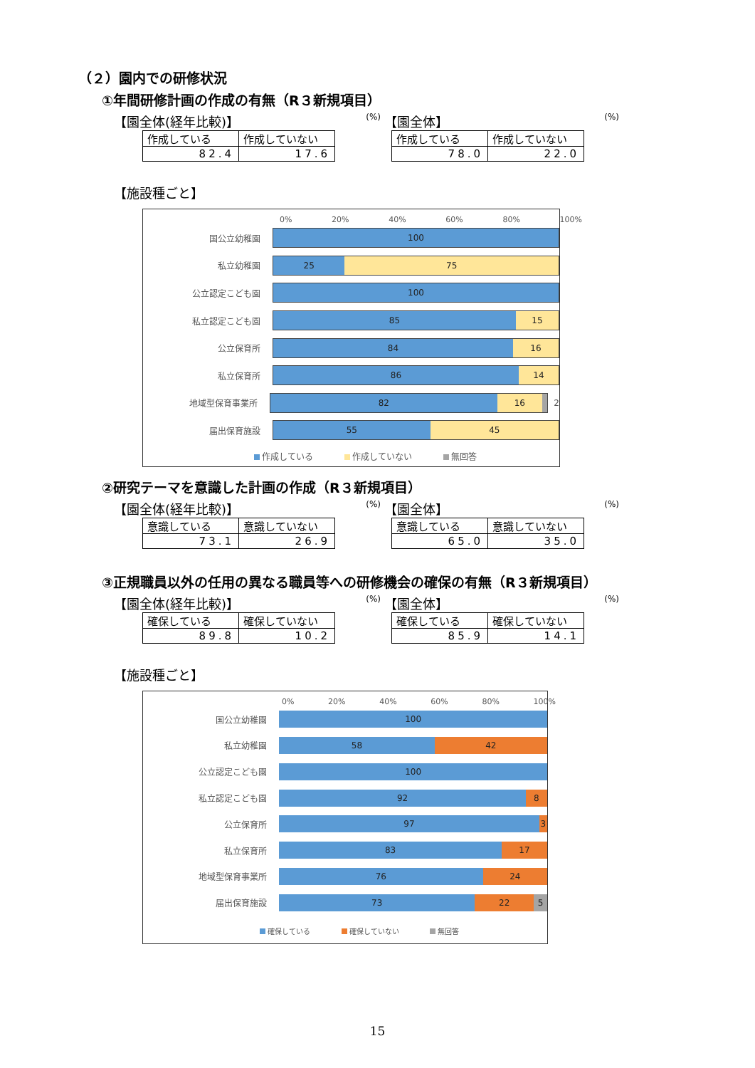（２）園内での研修状況
①年間研修計画の作成の有無（R３新規項目）
【園全体(経年比較)】 (%)
| 作成している | 作成していない |
| 82.4 | 17.6 |
【園全体】 (%)
| 作成している | 作成していない |
| 78.0 | 22.0 |
【施設種ごと】
0% 20% 40% 60% 80% 100%
国公立幼稚園
100
私立幼稚園
25 75
公立認定こども園
100
私立認定こども園
85 15
公立保育所
84 16
私立保育所
86 14
地域型保育事業所
82 16
2
届出保育施設
55 45
作成している 作成していない 無回答
②研究テーマを意識した計画の作成（R３新規項目）
【園全体(経年比較)】 (%)
| 意識している | 意識していない |
| 73.1 | 26.9 |
【園全体】 (%)
| 意識している | 意識していない |
| 65.0 | 35.0 |
③正規職員以外の任用の異なる職員等への研修機会の確保の有無（R３新規項目）
【園全体(経年比較)】 (%)
| 確保している | 確保していない |
| 89.8 | 10.2 |
【園全体】 (%)
| 確保している | 確保していない |
| 85.9 | 14.1 |
【施設種ごと】
0% 20% 40% 60% 80% 100%
国公立幼稚園
100
私立幼稚園
58 42
公立認定こども園
100
私立認定こども園
92 8
公立保育所
97 3
私立保育所
83 17
地域型保育事業所
76 24
届出保育施設
73 22 5
確保している 確保していない 無回答
15